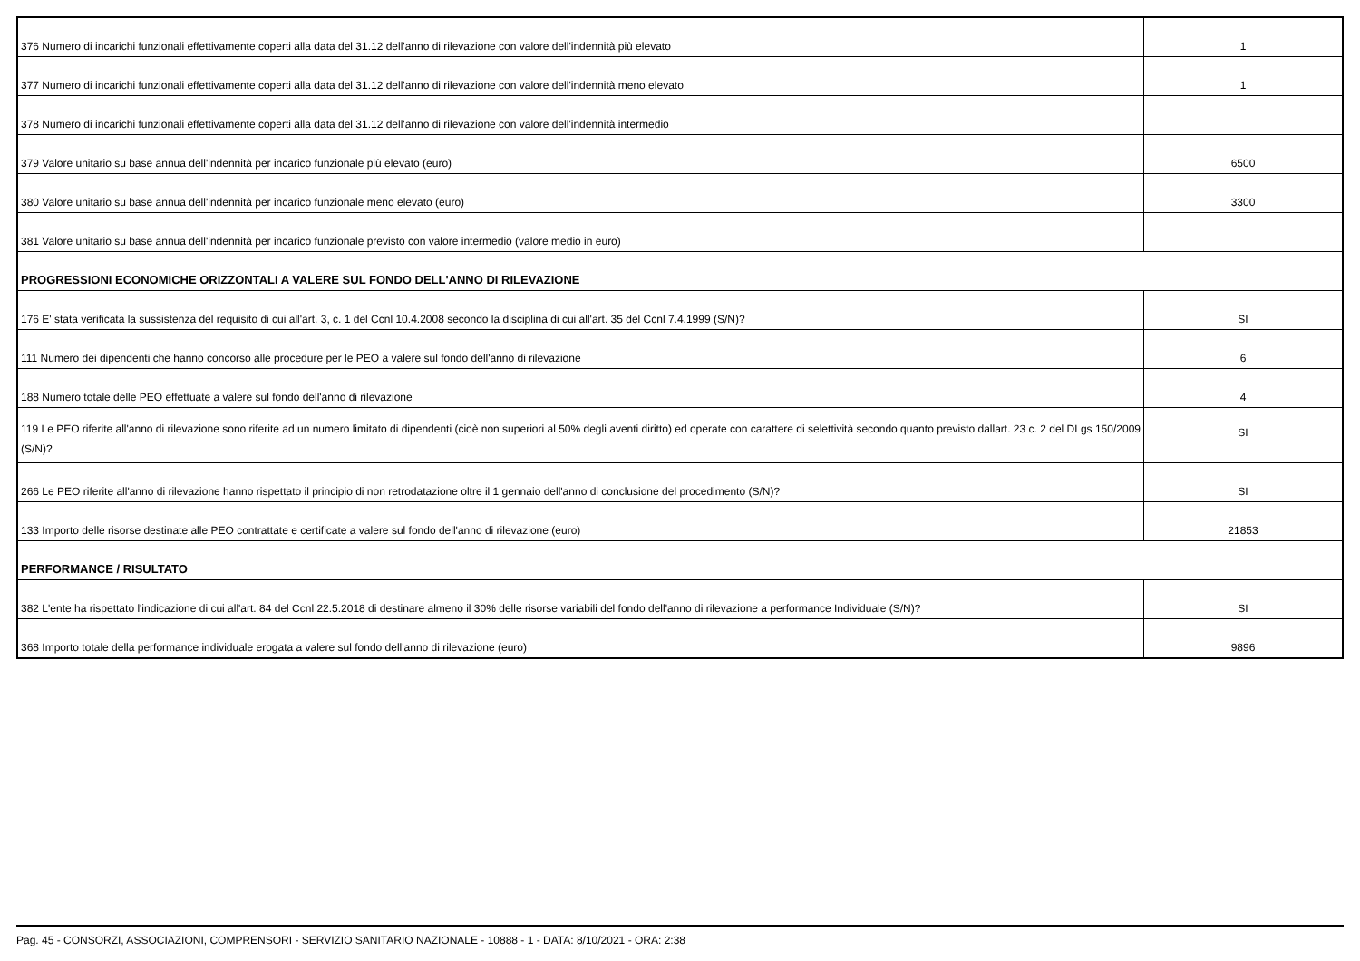| 376 Numero di incarichi funzionali effettivamente coperti alla data del 31.12 dell'anno di rilevazione con valore dell'indennità più elevato | 1 |
| 377 Numero di incarichi funzionali effettivamente coperti alla data del 31.12 dell'anno di rilevazione con valore dell'indennità meno elevato | 1 |
| 378 Numero di incarichi funzionali effettivamente coperti alla data del 31.12 dell'anno di rilevazione con valore dell'indennità intermedio | |
| 379 Valore unitario su base annua dell'indennità per incarico funzionale più elevato (euro) | 6500 |
| 380 Valore unitario su base annua dell'indennità per incarico funzionale meno elevato (euro) | 3300 |
| 381 Valore unitario su base annua dell'indennità per incarico funzionale previsto con valore intermedio (valore medio in euro) | |
| PROGRESSIONI ECONOMICHE ORIZZONTALI A VALERE SUL FONDO DELL'ANNO DI RILEVAZIONE | |
| 176 E' stata verificata la sussistenza del requisito di cui all'art. 3, c. 1 del Ccnl 10.4.2008 secondo la disciplina di cui all'art. 35 del Ccnl 7.4.1999 (S/N)? | SI |
| 111 Numero dei dipendenti che hanno concorso alle procedure per le PEO a valere sul fondo dell'anno di rilevazione | 6 |
| 188 Numero totale delle PEO effettuate a valere sul fondo dell'anno di rilevazione | 4 |
| 119 Le PEO riferite all'anno di rilevazione sono riferite ad un numero limitato di dipendenti (cioè non superiori al 50% degli aventi diritto) ed operate con carattere di selettività secondo quanto previsto dallart. 23 c. 2 del DLgs 150/2009 (S/N)? | SI |
| 266 Le PEO riferite all'anno di rilevazione hanno rispettato il principio di non retrodatazione oltre il 1 gennaio dell'anno di conclusione del procedimento (S/N)? | SI |
| 133 Importo delle risorse destinate alle PEO contrattate e certificate a valere sul fondo dell'anno di rilevazione (euro) | 21853 |
| PERFORMANCE / RISULTATO | |
| 382 L'ente ha rispettato l'indicazione di cui all'art. 84 del Ccnl 22.5.2018 di destinare almeno il 30% delle risorse variabili del fondo dell'anno di rilevazione a performance Individuale (S/N)? | SI |
| 368 Importo totale della performance individuale erogata a valere sul fondo dell'anno di rilevazione (euro) | 9896 |
Pag. 45 - CONSORZI, ASSOCIAZIONI, COMPRENSORI - SERVIZIO SANITARIO NAZIONALE - 10888 - 1 - DATA: 8/10/2021 - ORA: 2:38